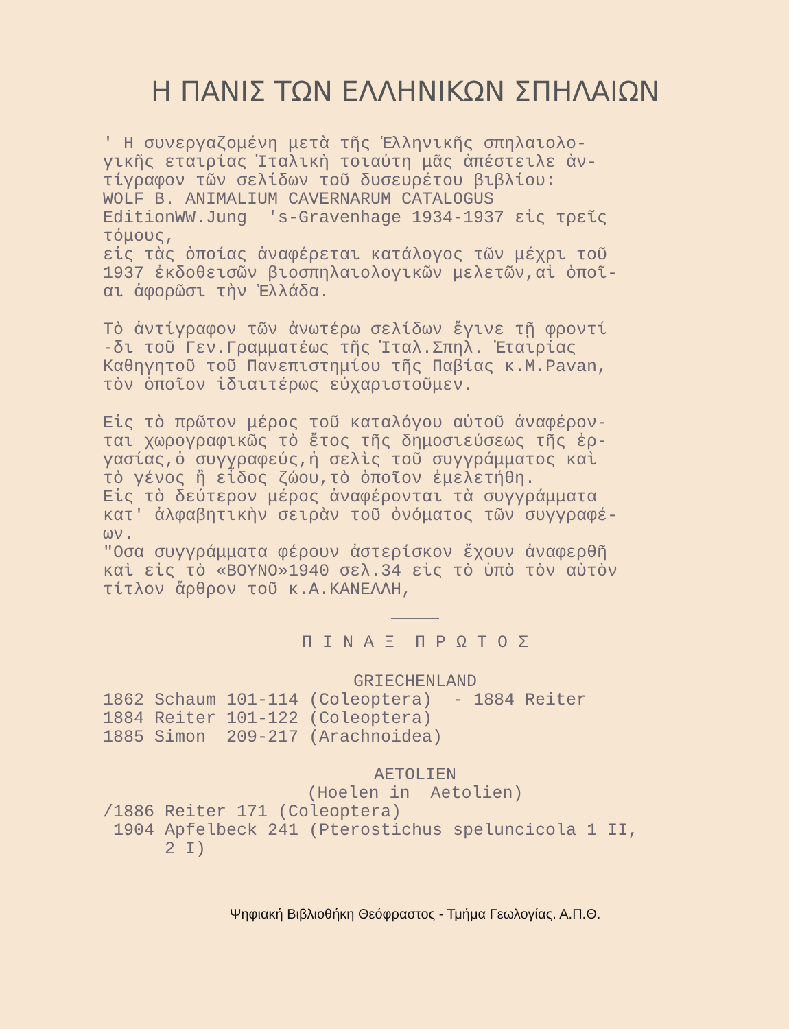Η ΠΑΝΙΣ ΤΩΝ ΕΛΛΗΝΙΚΩΝ ΣΠΗΛΑΙΩΝ
' Η συνεργαζομένη μετὰ τῆς Ἑλληνικῆς σπηλαιολο- γικῆς εταιρίας Ἰταλικὴ τοιαύτη μᾶς ἀπέστειλε ἀν- τίγραφον τῶν σελίδων τοῦ δυσευρέτου βιβλίου: WOLF B. ANIMALIUM CAVERNARUM CATALOGUS EditionWW.Jung 's-Gravenhage 1934-1937 εἰς τρεῖς τόμους, εἰς τὰς ὁποίας ἀναφέρεται κατάλογος τῶν μέχρι τοῦ 1937 ἐκδοθεισῶν βιοσπηλαιολογικῶν μελετῶν,αἱ ὁποῖ- αι ἀφορῶσι τὴν Ἑλλάδα.
Τὸ ἀντίγραφον τῶν ἀνωτέρω σελίδων ἔγινε τῇ φροντί -δι τοῦ Γεν.Γραμματέως τῆς Ἰταλ.Σπηλ. Ἑταιρίας Καθηγητοῦ τοῦ Πανεπιστημίου τῆς Παβίας κ.M.Pavan, τὸν ὁποῖον ἰδιαιτέρως εὐχαριστοῦμεν.
Εἰς τὸ πρῶτον μέρος τοῦ καταλόγου αὐτοῦ ἀναφέρον- ται χωρογραφικῶς τὸ ἔτος τῆς δημοσιεύσεως τῆς ἐρ- γασίας,ὁ συγγραφεύς,ἡ σελὶς τοῦ συγγράμματος καὶ τὸ γένος ἢ εἶδος ζώου,τὸ ὁποῖον ἐμελετήθη. Εἰς τὸ δεύτερον μέρος ἀναφέρονται τὰ συγγράμματα κατ' ἀλφαβητικὴν σειρὰν τοῦ ὀνόματος τῶν συγγραφέ- ων. "Οσα συγγράμματα φέρουν ἀστερίσκον ἔχουν ἀναφερθῆ καὶ εἰς τὸ «ΒΟΥΝΟ»1940 σελ.34 εἰς τὸ ὑπὸ τὸν αὐτὸν τίτλον ἄρθρον τοῦ κ.Α.ΚΑΝΕΛΛΗ,
Π Ι Ν Α Ξ Π Ρ Ω Τ Ο Σ
GRIECHENLAND
1862 Schaum 101-114 (Coleoptera) - 1884 Reiter 1884 Reiter 101-122 (Coleoptera) 1885 Simon 209-217 (Arachnoidea)
AETOLIEN
(Hoelen in Aetolien)
/1886 Reiter 171 (Coleoptera) 1904 Apfelbeck 241 (Pterostichus speluncicola 1 II, 2 I)
Ψηφιακή Βιβλιοθήκη Θεόφραστος - Τμήμα Γεωλογίας. Α.Π.Θ.